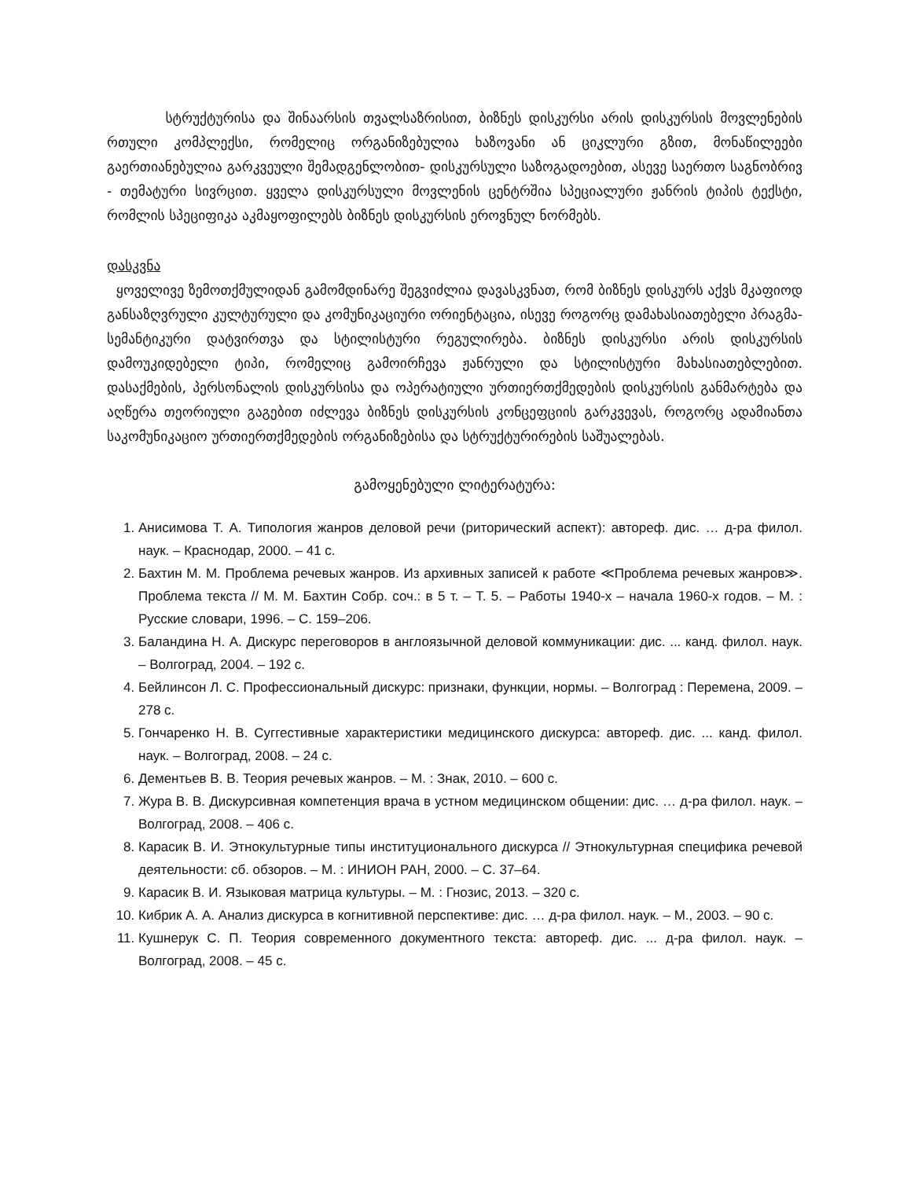სტრუქტურისა და შინაარსის თვალსაზრისით, ბიზნეს დისკურსი არის დისკურსის მოვლენების რთული კომპლექსი, რომელიც ორგანიზებულია ხაზოვანი ან ციკლური გზით, მონაწილეები გაერთიანებულია გარკვეული შემადგენლობით- დისკურსული საზოგადოებით, ასევე საერთო საგნობრივ - თემატური სივრცით. ყველა დისკურსული მოვლენის ცენტრშია სპეციალური ჟანრის ტიპის ტექსტი, რომლის სპეციფიკა აკმაყოფილებს ბიზნეს დისკურსის ეროვნულ ნორმებს.
დასკვნა
ყოველივე ზემოთქმულიდან გამომდინარე შეგვიძლია დავასკვნათ, რომ ბიზნეს დისკურს აქვს მკაფიოდ განსაზღვრული კულტურული და კომუნიკაციური ორიენტაცია, ისევე როგორც დამახასიათებელი პრაგმა-სემანტიკური დატვირთვა და სტილისტური რეგულირება. ბიზნეს დისკურსი არის დისკურსის დამოუკიდებელი ტიპი, რომელიც გამოირჩევა ჟანრული და სტილისტური მახასიათებლებით. დასაქმების, პერსონალის დისკურსისა და ოპერატიული ურთიერთქმედების დისკურსის განმარტება და აღწერა თეორიული გაგებით იძლევა ბიზნეს დისკურსის კონცეფციის გარკვევას, როგორც ადამიანთა საკომუნიკაციო ურთიერთქმედების ორგანიზებისა და სტრუქტურირების საშუალებას.
გამოყენებული ლიტერატურა:
1. Анисимова Т. А. Типология жанров деловой речи (риторический аспект): автореф. дис. … д-ра филол. наук. – Краснодар, 2000. – 41 с.
2. Бахтин М. М. Проблема речевых жанров. Из архивных записей к работе ≪Проблема речевых жанров≫. Проблема текста // М. М. Бахтин Собр. соч.: в 5 т. – Т. 5. – Работы 1940-х – начала 1960-х годов. – М. : Русские словари, 1996. – С. 159–206.
3. Баландина Н. А. Дискурс переговоров в англоязычной деловой коммуникации: дис. ... канд. филол. наук. – Волгоград, 2004. – 192 с.
4. Бейлинсон Л. С. Профессиональный дискурс: признаки, функции, нормы. – Волгоград : Перемена, 2009. – 278 с.
5. Гончаренко Н. В. Суггестивные характеристики медицинского дискурса: автореф. дис. ... канд. филол. наук. – Волгоград, 2008. – 24 с.
6. Дементьев В. В. Теория речевых жанров. – М. : Знак, 2010. – 600 с.
7. Жура В. В. Дискурсивная компетенция врача в устном медицинском общении: дис. … д-ра филол. наук. – Волгоград, 2008. – 406 с.
8. Карасик В. И. Этнокультурные типы институционального дискурса // Этнокультурная специфика речевой деятельности: сб. обзоров. – М. : ИНИОН РАН, 2000. – С. 37–64.
9. Карасик В. И. Языковая матрица культуры. – М. : Гнозис, 2013. – 320 с.
10. Кибрик А. А. Анализ дискурса в когнитивной перспективе: дис. … д-ра филол. наук. – М., 2003. – 90 с.
11. Кушнерук С. П. Теория современного документного текста: автореф. дис. ... д-ра филол. наук. – Волгоград, 2008. – 45 с.